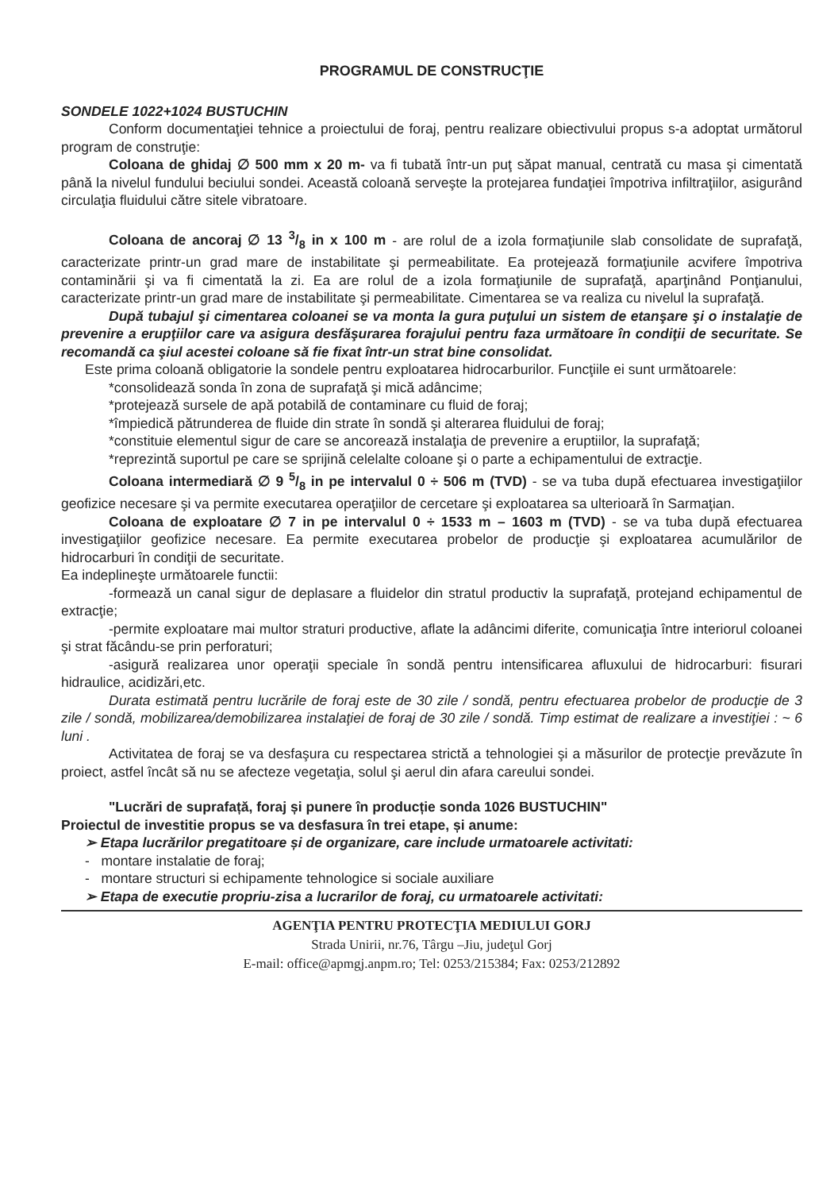PROGRAMUL DE CONSTRUCŢIE
SONDELE 1022+1024 BUSTUCHIN
Conform documentaţiei tehnice a proiectului de foraj, pentru realizare obiectivului propus s-a adoptat următorul program de construţie:
Coloana de ghidaj ∅ 500 mm x 20 m- va fi tubată într-un puţ săpat manual, centrată cu masa şi cimentată până la nivelul fundului beciului sondei. Această coloană serveşte la protejarea fundaţiei împotriva infiltraţiilor, asigurând circulaţia fluidului către sitele vibratoare.
Coloana de ancoraj ∅ 13 3/8 in x 100 m - are rolul de a izola formaţiunile slab consolidate de suprafaţă, caracterizate printr-un grad mare de instabilitate şi permeabilitate. Ea protejează formaţiunile acvifere împotriva contaminării şi va fi cimentată la zi. Ea are rolul de a izola formaţiunile de suprafaţă, aparţinând Ponţianului, caracterizate printr-un grad mare de instabilitate şi permeabilitate. Cimentarea se va realiza cu nivelul la suprafaţă.
După tubajul şi cimentarea coloanei se va monta la gura puţului un sistem de etanşare şi o instalaţie de prevenire a erupţiilor care va asigura desfăşurarea forajului pentru faza următoare în condiţii de securitate. Se recomandă ca şiul acestei coloane să fie fixat într-un strat bine consolidat.
Este prima coloană obligatorie la sondele pentru exploatarea hidrocarburilor. Funcţiile ei sunt următoarele:
*consolidează sonda în zona de suprafaţă şi mică adâncime;
*protejează sursele de apă potabilă de contaminare cu fluid de foraj;
*împiedică pătrunderea de fluide din strate în sondă şi alterarea fluidului de foraj;
*constituie elementul sigur de care se ancorează instalaţia de prevenire a eruptiilor, la suprafaţă;
*reprezintă suportul pe care se sprijină celelalte coloane şi o parte a echipamentului de extracţie.
Coloana intermediară ∅ 9 5/8 in pe intervalul 0 ÷ 506 m (TVD) - se va tuba după efectuarea investigaţiilor geofizice necesare şi va permite executarea operaţiilor de cercetare şi exploatarea sa ulterioară în Sarmaţian.
Coloana de exploatare ∅ 7 in pe intervalul 0 ÷ 1533 m – 1603 m (TVD) - se va tuba după efectuarea investigaţiilor geofizice necesare. Ea permite executarea probelor de producţie şi exploatarea acumulărilor de hidrocarburi în condiţii de securitate.
Ea indeplineşte următoarele functii:
-formează un canal sigur de deplasare a fluidelor din stratul productiv la suprafaţă, protejand echipamentul de extracţie;
-permite exploatare mai multor straturi productive, aflate la adâncimi diferite, comunicaţia între interiorul coloanei şi strat făcându-se prin perforaturi;
-asigură realizarea unor operaţii speciale în sondă pentru intensificarea afluxului de hidrocarburi: fisurari hidraulice, acidizări,etc.
Durata estimată pentru lucrările de foraj este de 30 zile / sondă, pentru efectuarea probelor de producţie de 3 zile / sondă, mobilizarea/demobilizarea instalaţiei de foraj de 30 zile / sondă. Timp estimat de realizare a investiţiei : ~ 6 luni .
Activitatea de foraj se va desfaşura cu respectarea strictă a tehnologiei şi a măsurilor de protecţie prevăzute în proiect, astfel încât să nu se afecteze vegetaţia, solul şi aerul din afara careului sondei.
"Lucrări de suprafață, foraj și punere în producție sonda 1026 BUSTUCHIN"
Proiectul de investitie propus se va desfasura în trei etape, și anume:
➢ Etapa lucrărilor pregatitoare și de organizare, care include urmatoarele activitati:
- montare instalatie de foraj;
- montare structuri si echipamente tehnologice si sociale auxiliare
➢ Etapa de executie propriu-zisa a lucrarilor de foraj, cu urmatoarele activitati:
AGENŢIA PENTRU PROTECŢIA MEDIULUI GORJ
Strada Unirii, nr.76, Târgu –Jiu, judeţul Gorj
E-mail: office@apmgj.anpm.ro; Tel: 0253/215384; Fax: 0253/212892